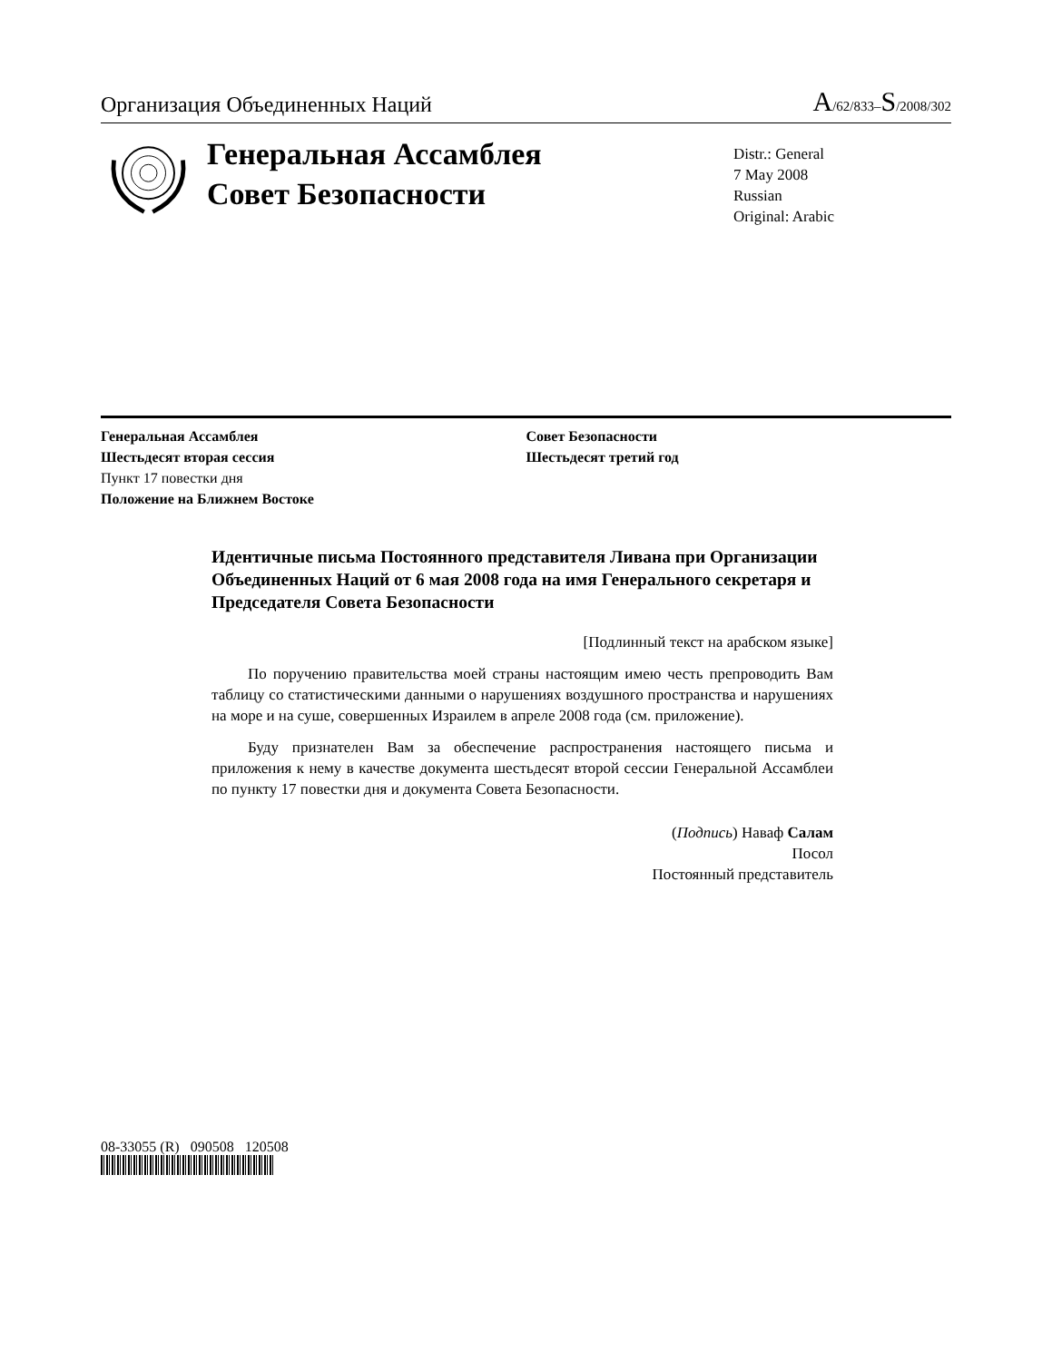Организация Объединенных Наций
A/62/833–S/2008/302
Генеральная Ассамблея
Совет Безопасности
Distr.: General
7 May 2008
Russian
Original: Arabic
Генеральная Ассамблея
Шестьдесят вторая сессия
Пункт 17 повестки дня
Положение на Ближнем Востоке
Совет Безопасности
Шестьдесят третий год
Идентичные письма Постоянного представителя Ливана при Организации Объединенных Наций от 6 мая 2008 года на имя Генерального секретаря и Председателя Совета Безопасности
[Подлинный текст на арабском языке]
По поручению правительства моей страны настоящим имею честь препроводить Вам таблицу со статистическими данными о нарушениях воздушного пространства и нарушениях на море и на суше, совершенных Израилем в апреле 2008 года (см. приложение).
Буду признателен Вам за обеспечение распространения настоящего письма и приложения к нему в качестве документа шестьдесят второй сессии Генеральной Ассамблеи по пункту 17 повестки дня и документа Совета Безопасности.
(Подпись) Наваф Салам
Посол
Постоянный представитель
08-33055 (R) 090508 120508